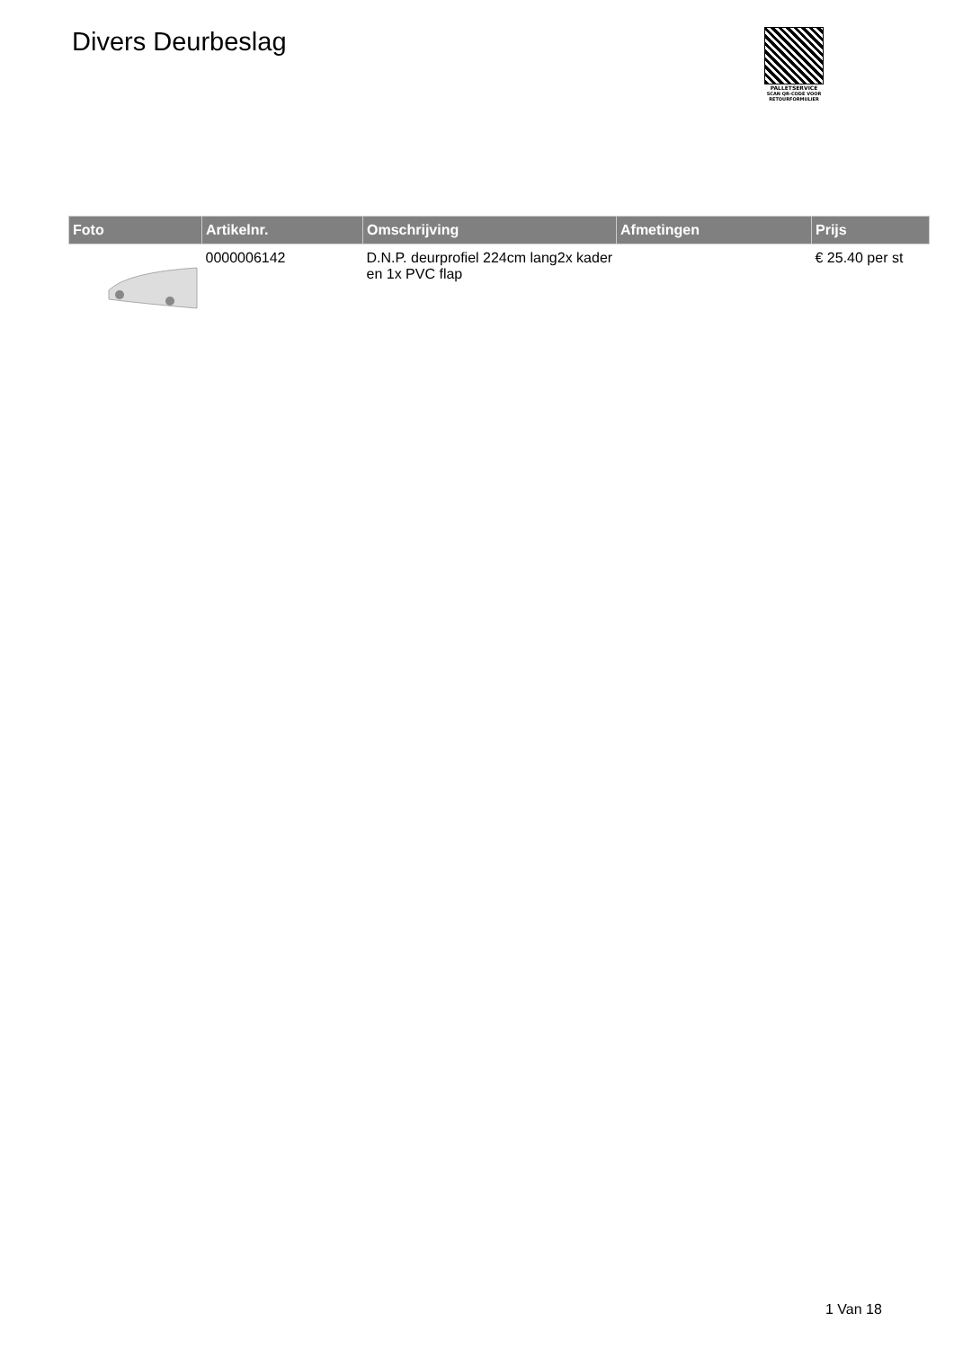Divers Deurbeslag
PALLETSERVICE
SCAN QR-CODE VOOR
RETOURFORMULIER
| Foto | Artikelnr. | Omschrijving | Afmetingen | Prijs |
| --- | --- | --- | --- | --- |
| | 0000006142 | D.N.P. deurprofiel 224cm lang2x kader en 1x PVC flap | | € 25.40 per st |
1 Van 18